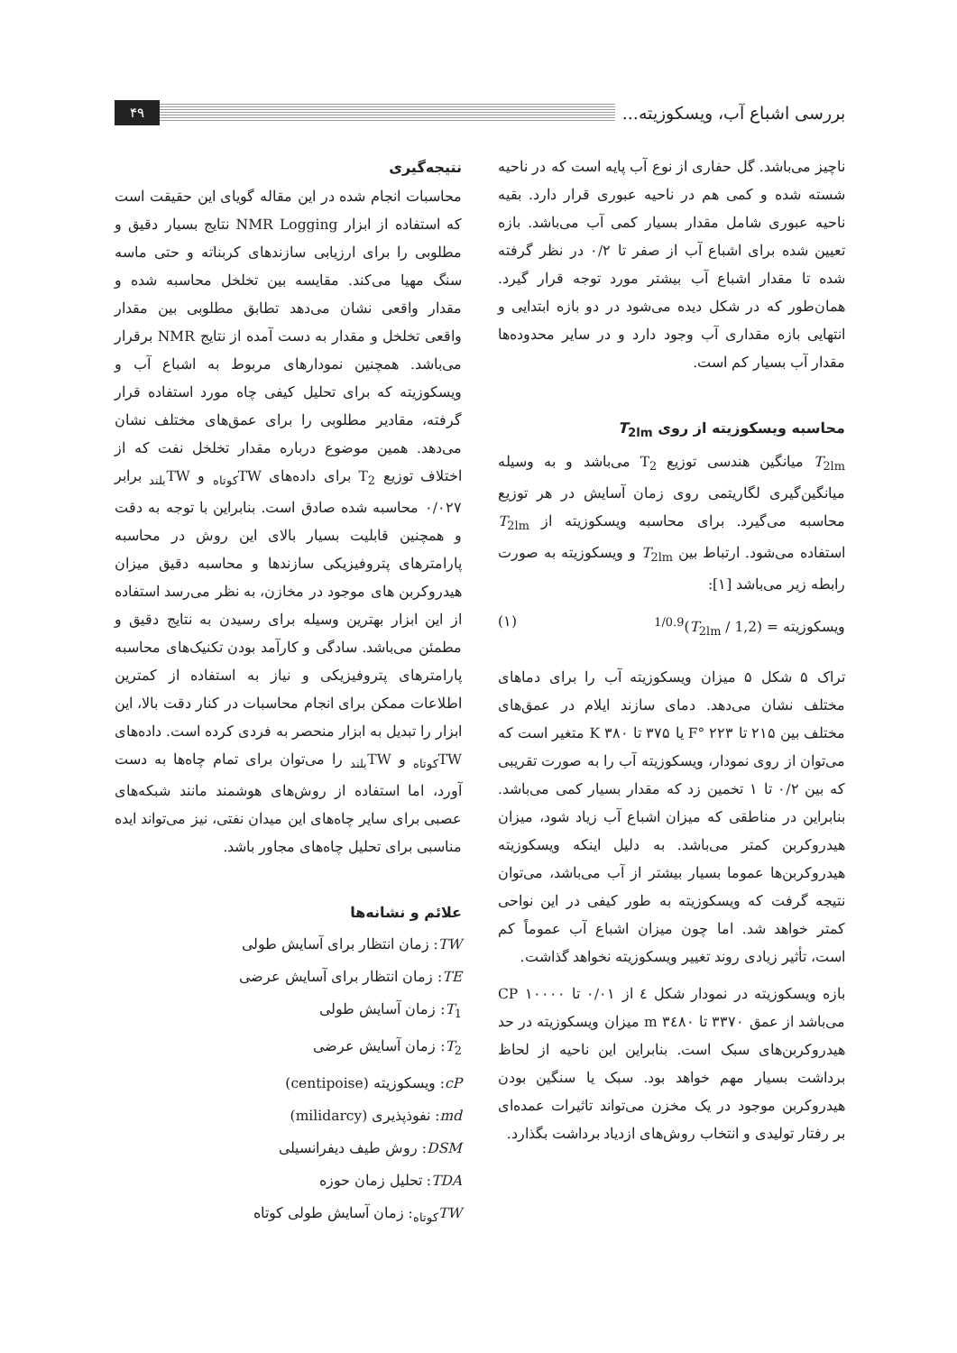بررسی اشباع آب، ویسکوزیته... ۴۹
ناچیز می‌باشد. گل حفاری از نوع آب پایه است که در ناحیه شسته شده و کمی هم در ناحیه عبوری قرار دارد. بقیه ناحیه عبوری شامل مقدار بسیار کمی آب می‌باشد. بازه تعیین شده برای اشباع آب از صفر تا ۰/۲ در نظر گرفته شده تا مقدار اشباع آب بیشتر مورد توجه قرار گیرد. همان‌طور که در شکل دیده می‌شود در دو بازه ابتدایی و انتهایی بازه مقداری آب وجود دارد و در سایر محدوده‌ها مقدار آب بسیار کم است.
محاسبه ویسکوزیته از روی T<sub>2lm</sub>
T<sub>2lm</sub> میانگین هندسی توزیع T<sub>2</sub> می‌باشد و به وسیله میانگین‌گیری لگاریتمی روی زمان آسایش در هر توزیع محاسبه می‌گیرد. برای محاسبه ویسکوزیته از T<sub>2lm</sub> استفاده می‌شود. ارتباط بین T<sub>2lm</sub> و ویسکوزیته به صورت رابطه زیر می‌باشد [۱]:
ویسکوزیته = (1,2 / T<sub>2lm</sub>)<sup>1/0.9</sup> (۱)
تراک ۵ شکل ۵ میزان ویسکوزیته آب را برای دماهای مختلف نشان می‌دهد. دمای سازند ایلام در عمق‌های مختلف بین ۲۱۵ تا ۲۲۳ °F یا ۳۷۵ تا ۳۸۰ K متغیر است که می‌توان از روی نمودار، ویسکوزیته آب را به صورت تقریبی که بین ۰/۲ تا ۱ تخمین زد که مقدار بسیار کمی می‌باشد. بنابراین در مناطقی که میزان اشباع آب زیاد شود، میزان هیدروکربن کمتر می‌باشد. به دلیل اینکه ویسکوزیته هیدروکربن‌ها عموما بسیار بیشتر از آب می‌باشد، می‌توان نتیجه گرفت که ویسکوزیته به طور کیفی در این نواحی کمتر خواهد شد. اما چون میزان اشباع آب عموماً کم است، تأثیر زیادی روند تغییر ویسکوزیته نخواهد گذاشت.
بازه ویسکوزیته در نمودار شکل ٤ از ۰/۰۱ تا ۱۰۰۰۰ CP می‌باشد از عمق ۳۳۷۰ تا ۳٤۸۰ m میزان ویسکوزیته در حد هیدروکربن‌های سبک است. بنابراین این ناحیه از لحاظ برداشت بسیار مهم خواهد بود. سبک یا سنگین بودن هیدروکربن موجود در یک مخزن می‌تواند تاثیرات عمده‌ای بر رفتار تولیدی و انتخاب روش‌های ازدیاد برداشت بگذارد.
نتیجه‌گیری
محاسبات انجام شده در این مقاله گویای این حقیقت است که استفاده از ابزار NMR Logging نتایج بسیار دقیق و مطلوبی را برای ارزیابی سازندهای کربناته و حتی ماسه سنگ مهیا می‌کند. مقایسه بین تخلخل محاسبه شده و مقدار واقعی نشان می‌دهد تطابق مطلوبی بین مقدار واقعی تخلخل و مقدار به دست آمده از نتایج NMR برقرار می‌باشد. همچنین نمودارهای مربوط به اشباع آب و ویسکوزیته که برای تحلیل کیفی چاه مورد استفاده قرار گرفته، مقادیر مطلوبی را برای عمق‌های مختلف نشان می‌دهد. همین موضوع درباره مقدار تخلخل نفت که از اختلاف توزیع T<sub>2</sub> برای داده‌های TW<sub>کوتاه</sub> و TW<sub>بلند</sub> برابر ۰/۰۲۷ محاسبه شده صادق است. بنابراین با توجه به دقت و همچنین قابلیت بسیار بالای این روش در محاسبه پارامترهای پتروفیزیکی سازندها و محاسبه دقیق میزان هیدروکربن های موجود در مخازن، به نظر می‌رسد استفاده از این ابزار بهترین وسیله برای رسیدن به نتایج دقیق و مطمئن می‌باشد. سادگی و کارآمد بودن تکنیک‌های محاسبه پارامترهای پتروفیزیکی و نیاز به استفاده از کمترین اطلاعات ممکن برای انجام محاسبات در کنار دقت بالا، این ابزار را تبدیل به ابزار منحصر به فردی کرده است. داده‌های TW<sub>کوتاه</sub> و TW<sub>بلند</sub> را می‌توان برای تمام چاه‌ها به دست آورد، اما استفاده از روش‌های هوشمند مانند شبکه‌های عصبی برای سایر چاه‌های این میدان نفتی، نیز می‌تواند ایده مناسبی برای تحلیل چاه‌های مجاور باشد.
علائم و نشانه‌ها
TW: زمان انتظار برای آسایش طولی
TE: زمان انتظار برای آسایش عرضی
T<sub>1</sub>: زمان آسایش طولی
T<sub>2</sub>: زمان آسایش عرضی
cP: ویسکوزیته (centipoise)
md: نفوذپذیری (milidarcy)
DSM: روش طیف دیفرانسیلی
TDA: تحلیل زمان حوزه
TW<sub>کوتاه</sub>: زمان آسایش طولی کوتاه